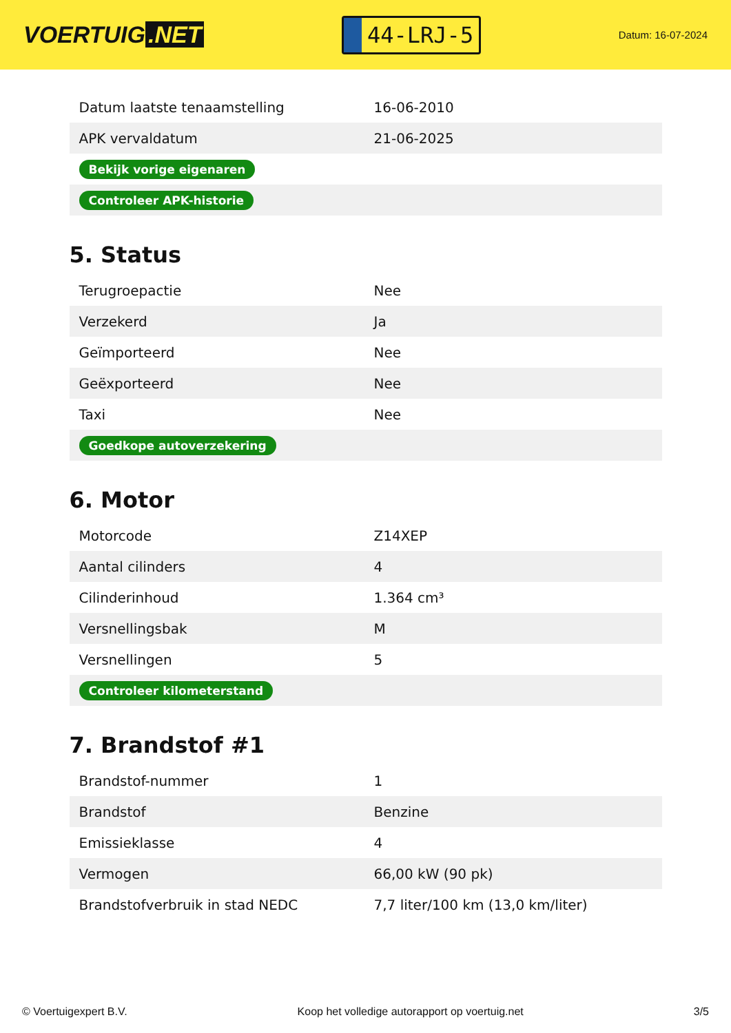VOERTUIG.NET
44-LRJ-5
Datum: 16-07-2024
| Datum laatste tenaamstelling | 16-06-2010 |
| APK vervaldatum | 21-06-2025 |
| Bekijk vorige eigenaren | |
| Controleer APK-historie | |
5. Status
| Terugroepactie | Nee |
| Verzekerd | Ja |
| Geïmporteerd | Nee |
| Geëxporteerd | Nee |
| Taxi | Nee |
| Goedkope autoverzekering | |
6. Motor
| Motorcode | Z14XEP |
| Aantal cilinders | 4 |
| Cilinderinhoud | 1.364 cm³ |
| Versnellingsbak | M |
| Versnellingen | 5 |
| Controleer kilometerstand | |
7. Brandstof #1
| Brandstof-nummer | 1 |
| Brandstof | Benzine |
| Emissieklasse | 4 |
| Vermogen | 66,00 kW (90 pk) |
| Brandstofverbruik in stad NEDC | 7,7 liter/100 km (13,0 km/liter) |
© Voertuigexpert B.V. Koop het volledige autorapport op voertuig.net 3/5